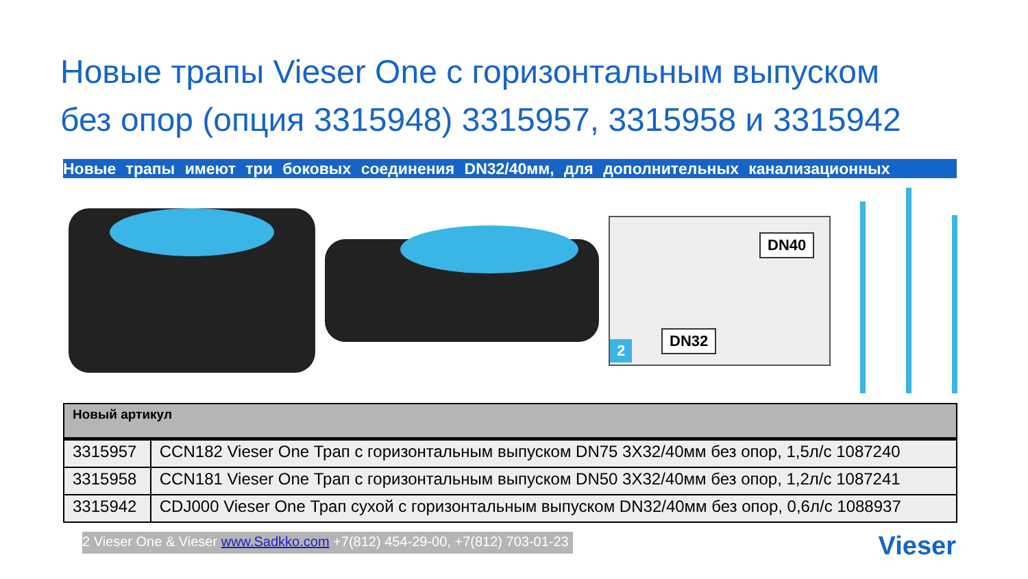Новые трапы Vieser One с горизонтальным выпуском
без опор (опция 3315948) 3315957, 3315958 и 3315942
Новые трапы имеют три боковых соединения DN32/40мм, для дополнительных канализационных
DN40
DN32
2
| Новый артикул | |
| --- | --- |
| 3315957 | CCN182 Vieser One Трап с горизонтальным выпуском DN75 3X32/40мм без опор, 1,5л/с 1087240 |
| 3315958 | CCN181 Vieser One Трап с горизонтальным выпуском DN50 3X32/40мм без опор, 1,2л/с 1087241 |
| 3315942 | CDJ000 Vieser One Трап сухой с горизонтальным выпуском DN32/40мм без опор, 0,6л/с 1088937 |
2 Vieser One & Vieser www.Sadkko.com +7(812) 454-29-00, +7(812) 703-01-23
Vieser